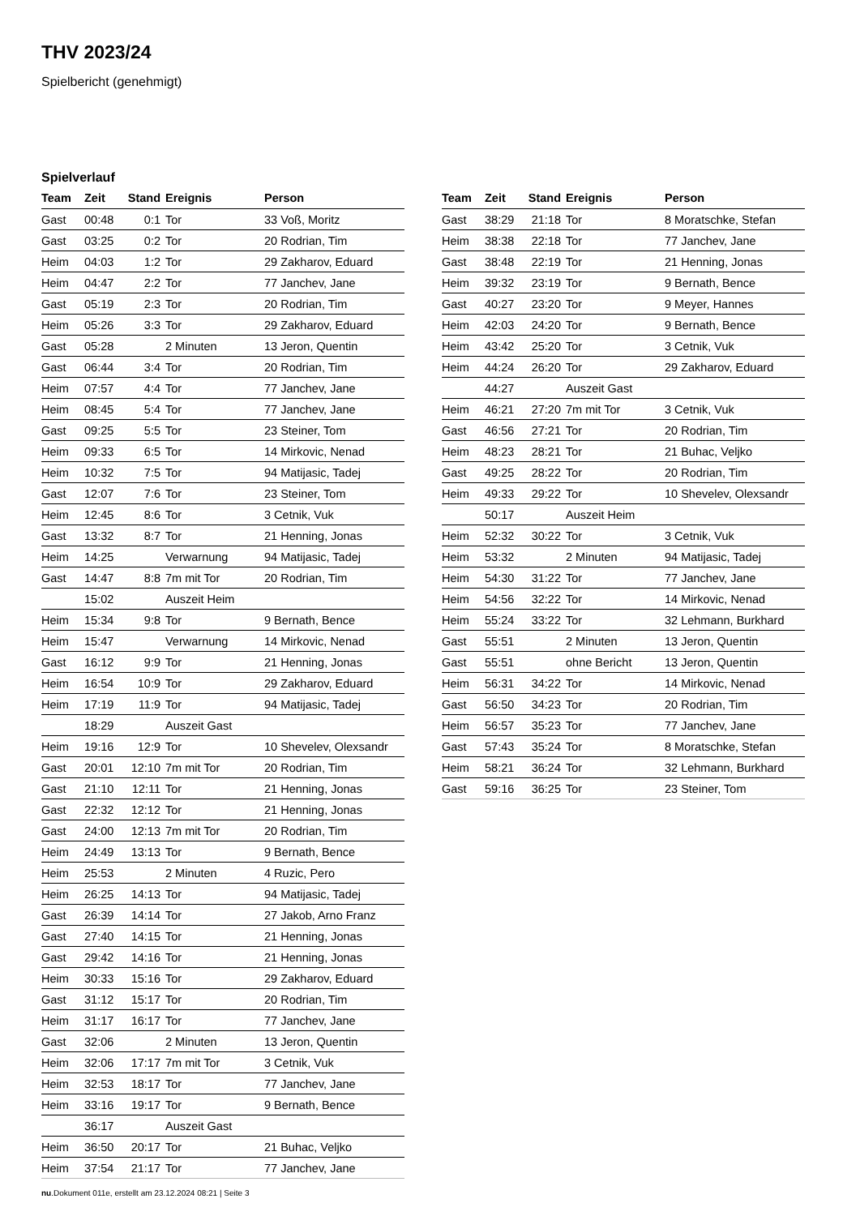THV 2023/24
Spielbericht (genehmigt)
Spielverlauf
| Team | Zeit | Stand | Ereignis | Person |
| --- | --- | --- | --- | --- |
| Gast | 00:48 | 0:1 | Tor | 33 Voß, Moritz |
| Gast | 03:25 | 0:2 | Tor | 20 Rodrian, Tim |
| Heim | 04:03 | 1:2 | Tor | 29 Zakharov, Eduard |
| Heim | 04:47 | 2:2 | Tor | 77 Janchev, Jane |
| Gast | 05:19 | 2:3 | Tor | 20 Rodrian, Tim |
| Heim | 05:26 | 3:3 | Tor | 29 Zakharov, Eduard |
| Gast | 05:28 | | 2 Minuten | 13 Jeron, Quentin |
| Gast | 06:44 | 3:4 | Tor | 20 Rodrian, Tim |
| Heim | 07:57 | 4:4 | Tor | 77 Janchev, Jane |
| Heim | 08:45 | 5:4 | Tor | 77 Janchev, Jane |
| Gast | 09:25 | 5:5 | Tor | 23 Steiner, Tom |
| Heim | 09:33 | 6:5 | Tor | 14 Mirkovic, Nenad |
| Heim | 10:32 | 7:5 | Tor | 94 Matijasic, Tadej |
| Gast | 12:07 | 7:6 | Tor | 23 Steiner, Tom |
| Heim | 12:45 | 8:6 | Tor | 3 Cetnik, Vuk |
| Gast | 13:32 | 8:7 | Tor | 21 Henning, Jonas |
| Heim | 14:25 | | Verwarnung | 94 Matijasic, Tadej |
| Gast | 14:47 | 8:8 | 7m mit Tor | 20 Rodrian, Tim |
| | 15:02 | | Auszeit Heim | |
| Heim | 15:34 | 9:8 | Tor | 9 Bernath, Bence |
| Heim | 15:47 | | Verwarnung | 14 Mirkovic, Nenad |
| Gast | 16:12 | 9:9 | Tor | 21 Henning, Jonas |
| Heim | 16:54 | 10:9 | Tor | 29 Zakharov, Eduard |
| Heim | 17:19 | 11:9 | Tor | 94 Matijasic, Tadej |
| | 18:29 | | Auszeit Gast | |
| Heim | 19:16 | 12:9 | Tor | 10 Shevelev, Olexsandr |
| Gast | 20:01 | 12:10 | 7m mit Tor | 20 Rodrian, Tim |
| Gast | 21:10 | 12:11 | Tor | 21 Henning, Jonas |
| Gast | 22:32 | 12:12 | Tor | 21 Henning, Jonas |
| Gast | 24:00 | 12:13 | 7m mit Tor | 20 Rodrian, Tim |
| Heim | 24:49 | 13:13 | Tor | 9 Bernath, Bence |
| Heim | 25:53 | | 2 Minuten | 4 Ruzic, Pero |
| Heim | 26:25 | 14:13 | Tor | 94 Matijasic, Tadej |
| Gast | 26:39 | 14:14 | Tor | 27 Jakob, Arno Franz |
| Gast | 27:40 | 14:15 | Tor | 21 Henning, Jonas |
| Gast | 29:42 | 14:16 | Tor | 21 Henning, Jonas |
| Heim | 30:33 | 15:16 | Tor | 29 Zakharov, Eduard |
| Gast | 31:12 | 15:17 | Tor | 20 Rodrian, Tim |
| Heim | 31:17 | 16:17 | Tor | 77 Janchev, Jane |
| Gast | 32:06 | | 2 Minuten | 13 Jeron, Quentin |
| Heim | 32:06 | 17:17 | 7m mit Tor | 3 Cetnik, Vuk |
| Heim | 32:53 | 18:17 | Tor | 77 Janchev, Jane |
| Heim | 33:16 | 19:17 | Tor | 9 Bernath, Bence |
| | 36:17 | | Auszeit Gast | |
| Heim | 36:50 | 20:17 | Tor | 21 Buhac, Veljko |
| Heim | 37:54 | 21:17 | Tor | 77 Janchev, Jane |
| Team | Zeit | Stand | Ereignis | Person |
| --- | --- | --- | --- | --- |
| Gast | 38:29 | 21:18 | Tor | 8 Moratschke, Stefan |
| Heim | 38:38 | 22:18 | Tor | 77 Janchev, Jane |
| Gast | 38:48 | 22:19 | Tor | 21 Henning, Jonas |
| Heim | 39:32 | 23:19 | Tor | 9 Bernath, Bence |
| Gast | 40:27 | 23:20 | Tor | 9 Meyer, Hannes |
| Heim | 42:03 | 24:20 | Tor | 9 Bernath, Bence |
| Heim | 43:42 | 25:20 | Tor | 3 Cetnik, Vuk |
| Heim | 44:24 | 26:20 | Tor | 29 Zakharov, Eduard |
| | 44:27 | | Auszeit Gast | |
| Heim | 46:21 | 27:20 | 7m mit Tor | 3 Cetnik, Vuk |
| Gast | 46:56 | 27:21 | Tor | 20 Rodrian, Tim |
| Heim | 48:23 | 28:21 | Tor | 21 Buhac, Veljko |
| Gast | 49:25 | 28:22 | Tor | 20 Rodrian, Tim |
| Heim | 49:33 | 29:22 | Tor | 10 Shevelev, Olexsandr |
| | 50:17 | | Auszeit Heim | |
| Heim | 52:32 | 30:22 | Tor | 3 Cetnik, Vuk |
| Heim | 53:32 | | 2 Minuten | 94 Matijasic, Tadej |
| Heim | 54:30 | 31:22 | Tor | 77 Janchev, Jane |
| Heim | 54:56 | 32:22 | Tor | 14 Mirkovic, Nenad |
| Heim | 55:24 | 33:22 | Tor | 32 Lehmann, Burkhard |
| Gast | 55:51 | | 2 Minuten | 13 Jeron, Quentin |
| Gast | 55:51 | | ohne Bericht | 13 Jeron, Quentin |
| Heim | 56:31 | 34:22 | Tor | 14 Mirkovic, Nenad |
| Gast | 56:50 | 34:23 | Tor | 20 Rodrian, Tim |
| Heim | 56:57 | 35:23 | Tor | 77 Janchev, Jane |
| Gast | 57:43 | 35:24 | Tor | 8 Moratschke, Stefan |
| Heim | 58:21 | 36:24 | Tor | 32 Lehmann, Burkhard |
| Gast | 59:16 | 36:25 | Tor | 23 Steiner, Tom |
nu.Dokument 011e, erstellt am 23.12.2024 08:21 | Seite 3